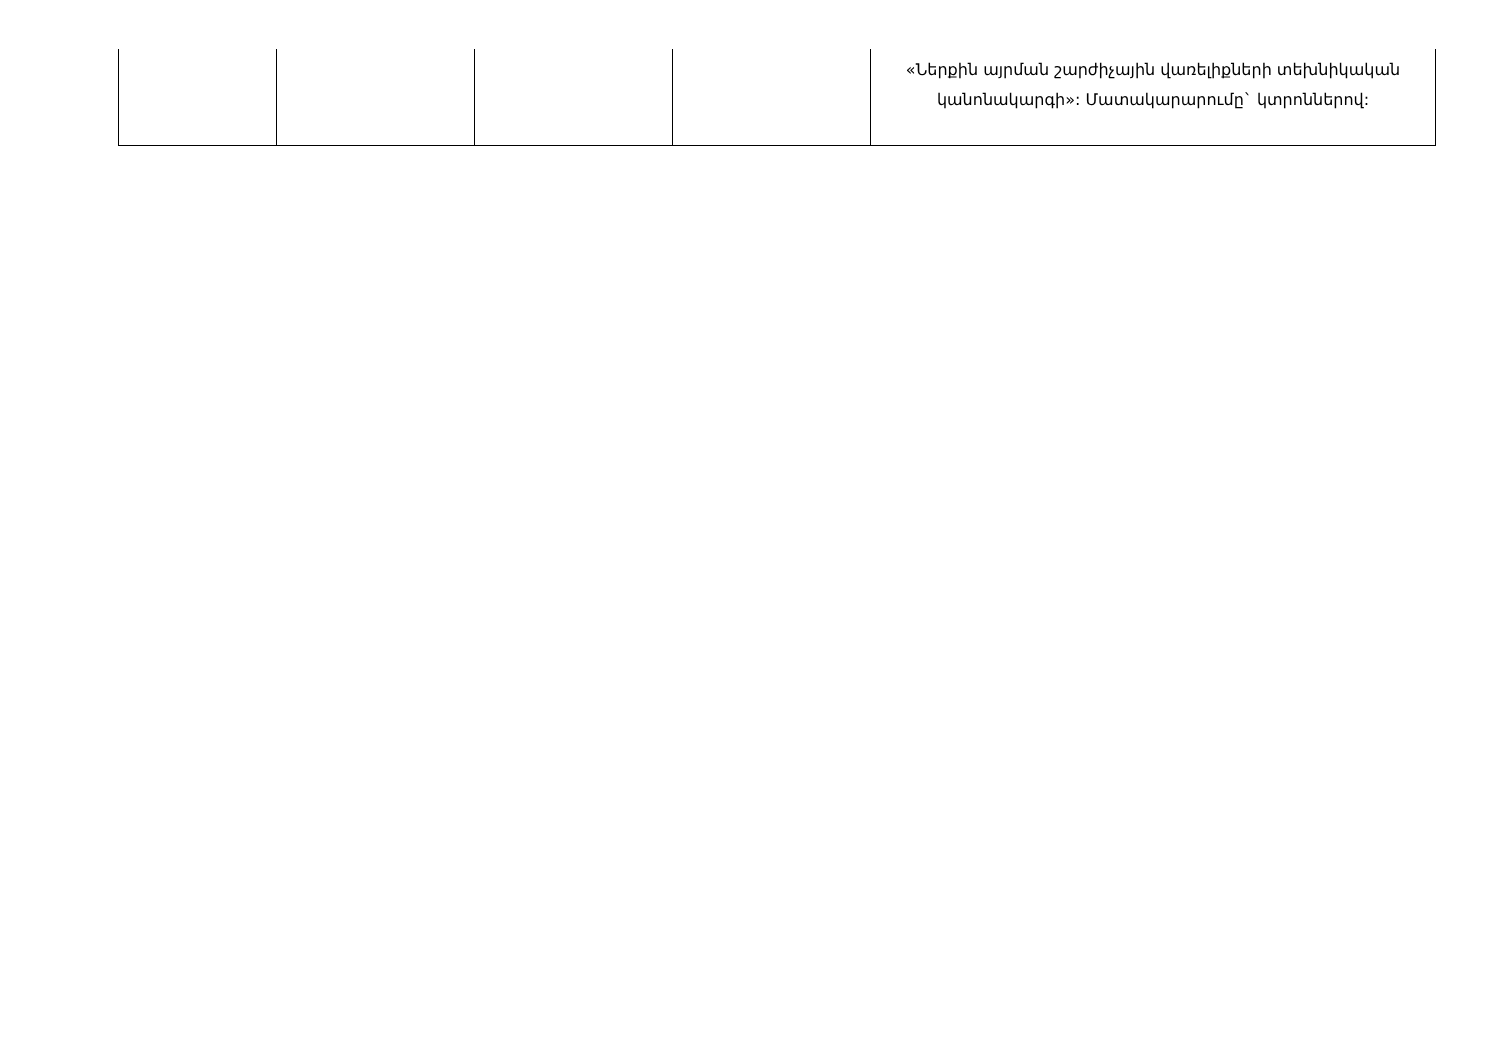| | | | | «Ներքին այրման շարժիչային վառելիքների տեխնիկական կանոնակարգի»: Մատակարարումը` կտրոններով: |